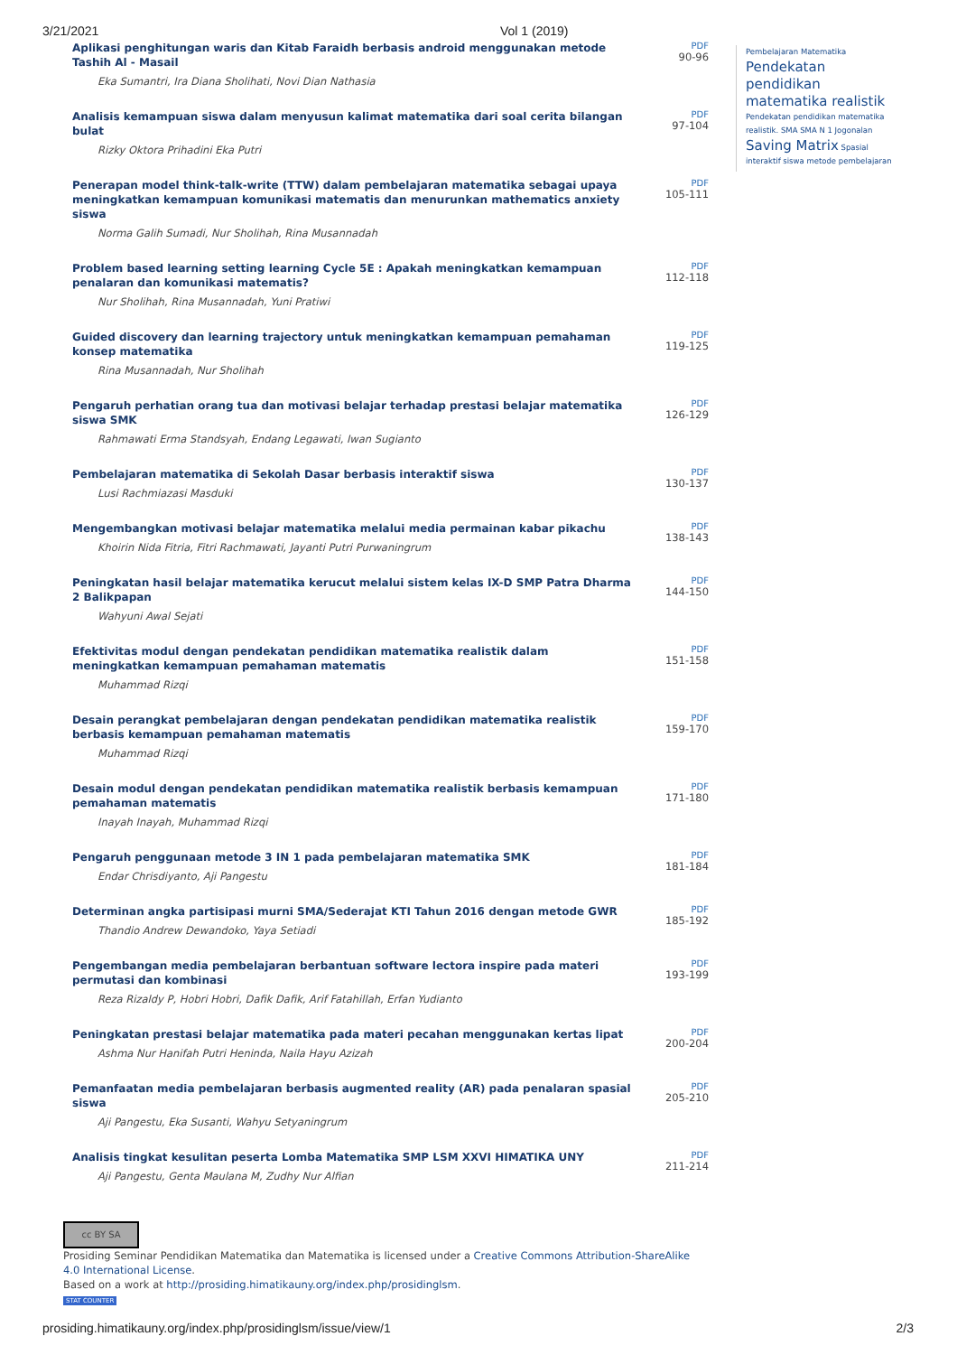3/21/2021 Vol 1 (2019)
Aplikasi penghitungan waris dan Kitab Faraidh berbasis android menggunakan metode Tashih Al - Masail
Eka Sumantri, Ira Diana Sholihati, Novi Dian Nathasia
PDF
90-96
Analisis kemampuan siswa dalam menyusun kalimat matematika dari soal cerita bilangan bulat
Rizky Oktora Prihadini Eka Putri
PDF
97-104
Penerapan model think-talk-write (TTW) dalam pembelajaran matematika sebagai upaya meningkatkan kemampuan komunikasi matematis dan menurunkan mathematics anxiety siswa
Norma Galih Sumadi, Nur Sholihah, Rina Musannadah
PDF
105-111
Problem based learning setting learning Cycle 5E : Apakah meningkatkan kemampuan penalaran dan komunikasi matematis?
Nur Sholihah, Rina Musannadah, Yuni Pratiwi
PDF
112-118
Guided discovery dan learning trajectory untuk meningkatkan kemampuan pemahaman konsep matematika
Rina Musannadah, Nur Sholihah
PDF
119-125
Pengaruh perhatian orang tua dan motivasi belajar terhadap prestasi belajar matematika siswa SMK
Rahmawati Erma Standsyah, Endang Legawati, Iwan Sugianto
PDF
126-129
Pembelajaran matematika di Sekolah Dasar berbasis interaktif siswa
Lusi Rachmiazasi Masduki
PDF
130-137
Mengembangkan motivasi belajar matematika melalui media permainan kabar pikachu
Khoirin Nida Fitria, Fitri Rachmawati, Jayanti Putri Purwaningrum
PDF
138-143
Peningkatan hasil belajar matematika kerucut melalui sistem kelas IX-D SMP Patra Dharma 2 Balikpapan
Wahyuni Awal Sejati
PDF
144-150
Efektivitas modul dengan pendekatan pendidikan matematika realistik dalam meningkatkan kemampuan pemahaman matematis
Muhammad Rizqi
PDF
151-158
Desain perangkat pembelajaran dengan pendekatan pendidikan matematika realistik berbasis kemampuan pemahaman matematis
Muhammad Rizqi
PDF
159-170
Desain modul dengan pendekatan pendidikan matematika realistik berbasis kemampuan pemahaman matematis
Inayah Inayah, Muhammad Rizqi
PDF
171-180
Pengaruh penggunaan metode 3 IN 1 pada pembelajaran matematika SMK
Endar Chrisdiyanto, Aji Pangestu
PDF
181-184
Determinan angka partisipasi murni SMA/Sederajat KTI Tahun 2016 dengan metode GWR
Thandio Andrew Dewandoko, Yaya Setiadi
PDF
185-192
Pengembangan media pembelajaran berbantuan software lectora inspire pada materi permutasi dan kombinasi
Reza Rizaldy P, Hobri Hobri, Dafik Dafik, Arif Fatahillah, Erfan Yudianto
PDF
193-199
Peningkatan prestasi belajar matematika pada materi pecahan menggunakan kertas lipat
Ashma Nur Hanifah Putri Heninda, Naila Hayu Azizah
PDF
200-204
Pemanfaatan media pembelajaran berbasis augmented reality (AR) pada penalaran spasial siswa
Aji Pangestu, Eka Susanti, Wahyu Setyaningrum
PDF
205-210
Analisis tingkat kesulitan peserta Lomba Matematika SMP LSM XXVI HIMATIKA UNY
Aji Pangestu, Genta Maulana M, Zudhy Nur Alfian
PDF
211-214
Pembelajaran Matematika
Pendekatan pendidikan matematika realistik
Pendekatan pendidikan matematika realistik. SMA SMA N 1 Jogonalan Saving Matrix Spasial interaktif siswa metode pembelajaran
cc BY SA
Prosiding Seminar Pendidikan Matematika dan Matematika is licensed under a Creative Commons Attribution-ShareAlike 4.0 International License.
Based on a work at http://prosiding.himatikauny.org/index.php/prosidinglsm.
STAT COUNTER
prosiding.himatikauny.org/index.php/prosidinglsm/issue/view/1 2/3